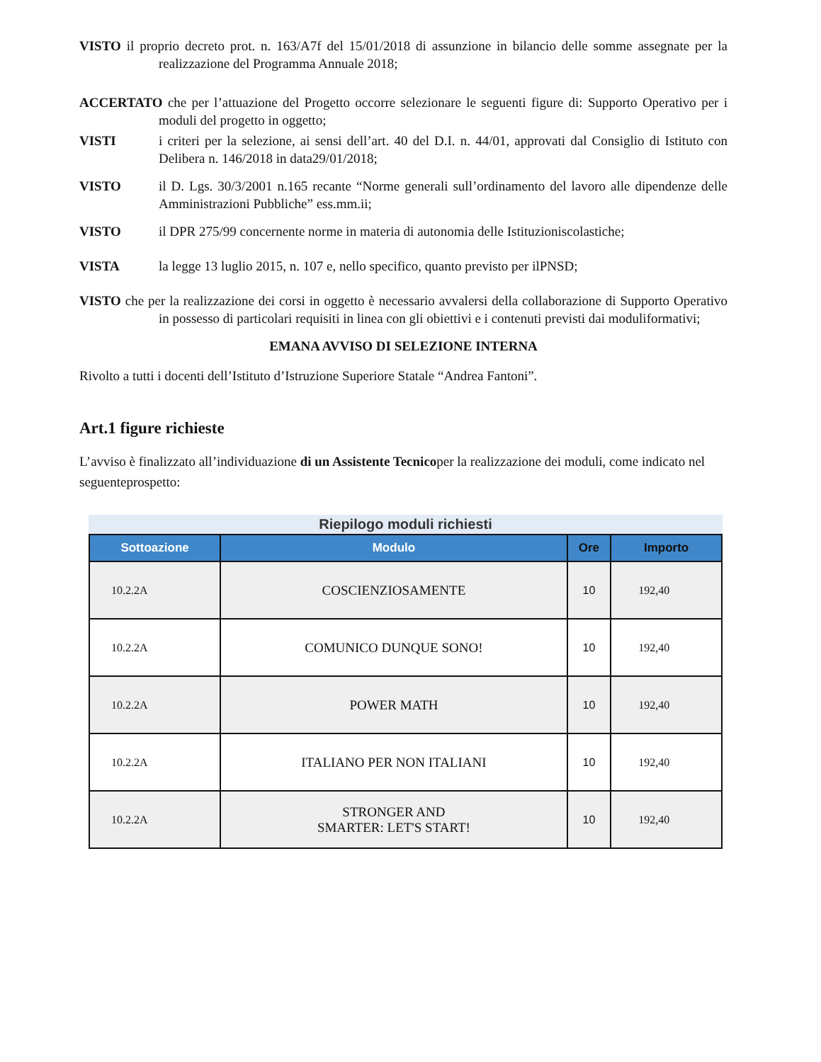VISTO il proprio decreto prot. n. 163/A7f del 15/01/2018 di assunzione in bilancio delle somme assegnate per la realizzazione del Programma Annuale 2018;
ACCERTATO che per l’attuazione del Progetto occorre selezionare le seguenti figure di: Supporto Operativo per i moduli del progetto in oggetto;
VISTI i criteri per la selezione, ai sensi dell’art. 40 del D.I. n. 44/01, approvati dal Consiglio di Istituto con Delibera n. 146/2018 in data29/01/2018;
VISTO il D. Lgs. 30/3/2001 n.165 recante “Norme generali sull’ordinamento del lavoro alle dipendenze delle Amministrazioni Pubbliche” ess.mm.ii;
VISTO il DPR 275/99 concernente norme in materia di autonomia delle Istituzioniscolastiche;
VISTA la legge 13 luglio 2015, n. 107 e, nello specifico, quanto previsto per ilPNSD;
VISTO che per la realizzazione dei corsi in oggetto è necessario avvalersi della collaborazione di Supporto Operativo in possesso di particolari requisiti in linea con gli obiettivi e i contenuti previsti dai moduliformativi;
EMANA AVVISO DI SELEZIONE INTERNA
Rivolto a tutti i docenti dell’Istituto d’Istruzione Superiore Statale “Andrea Fantoni”.
Art.1 figure richieste
L’avviso è finalizzato all’individuazione di un Assistente Tecnicoper la realizzazione dei moduli, come indicato nel seguenteprospetto:
Riepilogo moduli richiesti
| Sottoazione | Modulo | Ore | Importo |
| --- | --- | --- | --- |
| 10.2.2A | COSCIENZIOSAMENTE | 10 | 192,40 |
| 10.2.2A | COMUNICO DUNQUE SONO! | 10 | 192,40 |
| 10.2.2A | POWER MATH | 10 | 192,40 |
| 10.2.2A | ITALIANO PER NON ITALIANI | 10 | 192,40 |
| 10.2.2A | STRONGER AND SMARTER: LET'S START! | 10 | 192,40 |